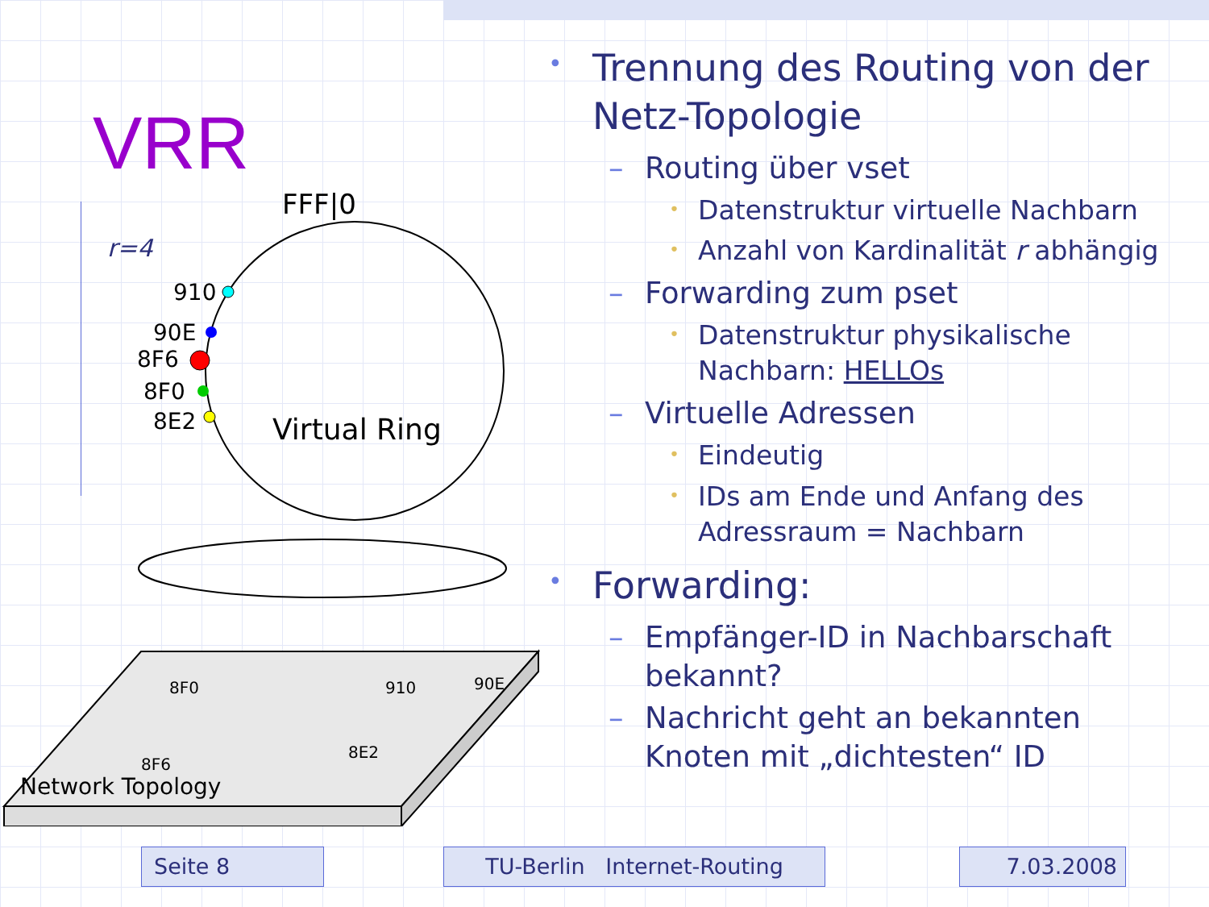VRR
r=4
FFF|0
Virtual Ring
910
90E
8F6
8F0
8E2
Network Topology
8F0
910
90E
8F6
8E2
• Trennung des Routing von der Netz-Topologie
– Routing über vset
• Datenstruktur virtuelle Nachbarn
• Anzahl von Kardinalität r abhängig
– Forwarding zum pset
• Datenstruktur physikalische Nachbarn: HELLOs
– Virtuelle Adressen
• Eindeutig
• IDs am Ende und Anfang des Adressraum = Nachbarn
• Forwarding:
– Empfänger-ID in Nachbarschaft bekannt?
– Nachricht geht an bekannten Knoten mit „dichtesten“ ID
Seite 8 TU-Berlin Internet-Routing 7.03.2008